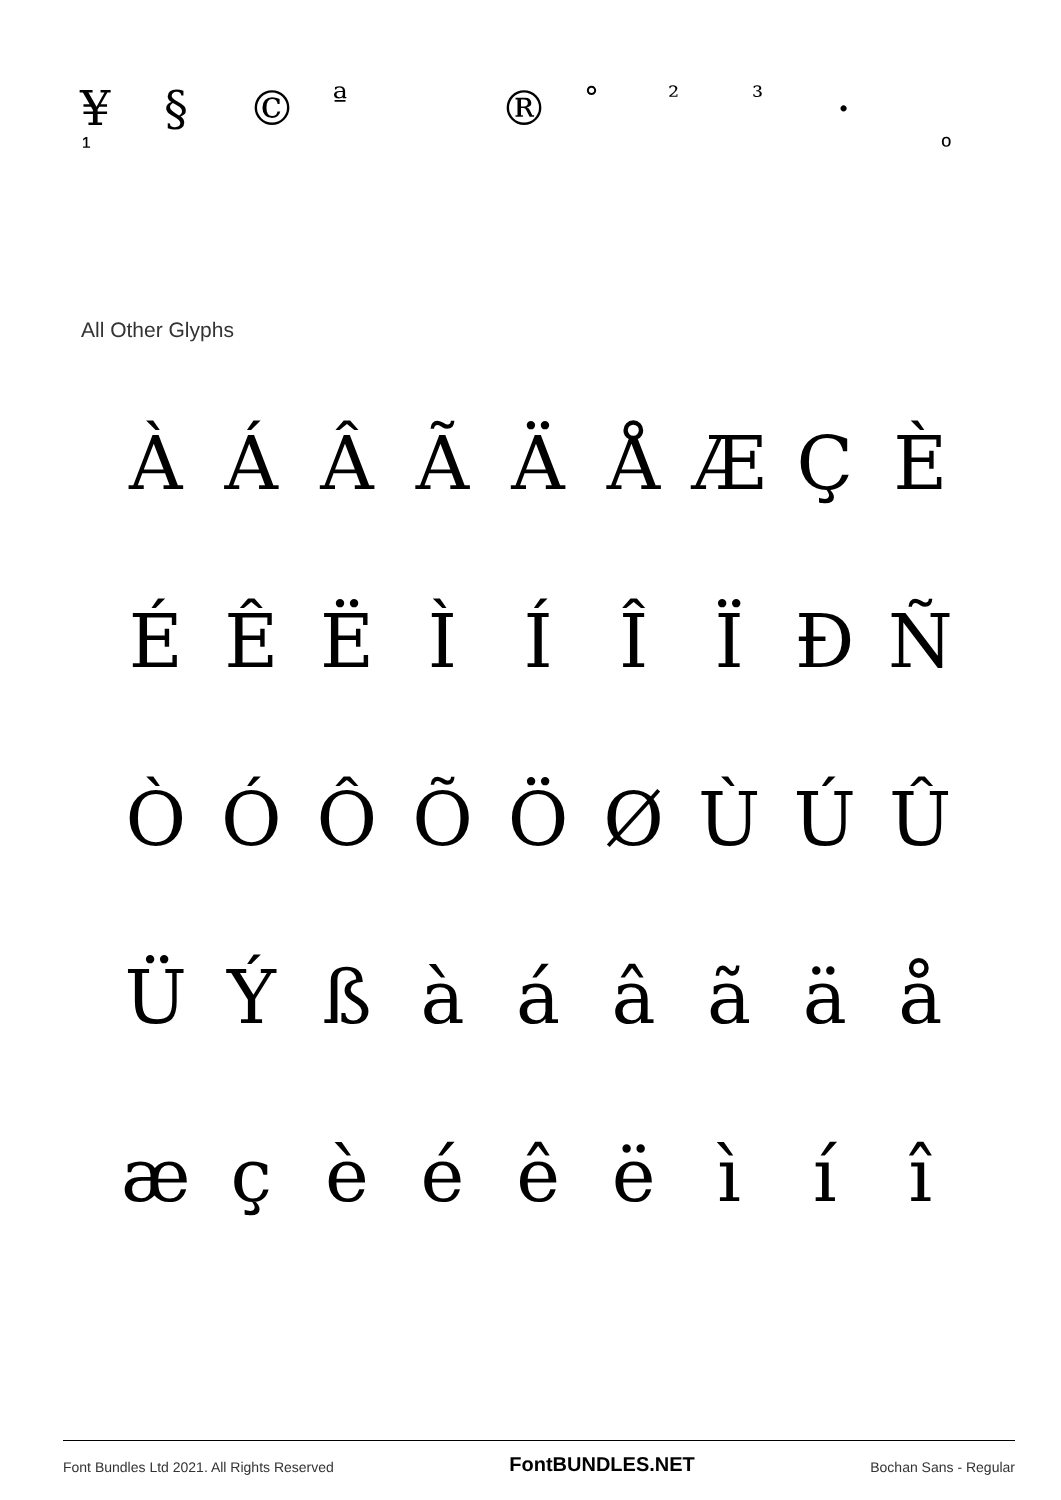¥ § © ª ® ° ²³ ·
¹ º
All Other Glyphs
ÀÁÂÃÄÅÆÇÈ
ÉÊËÌÍÎÏÐÑ
ÒÓÔÕÖØÙÚÛ
ÜÝßàáâãäå
æçèéêëìíî
Font Bundles Ltd 2021. All Rights Reserved FontBUNDLES.NET Bochan Sans - Regular